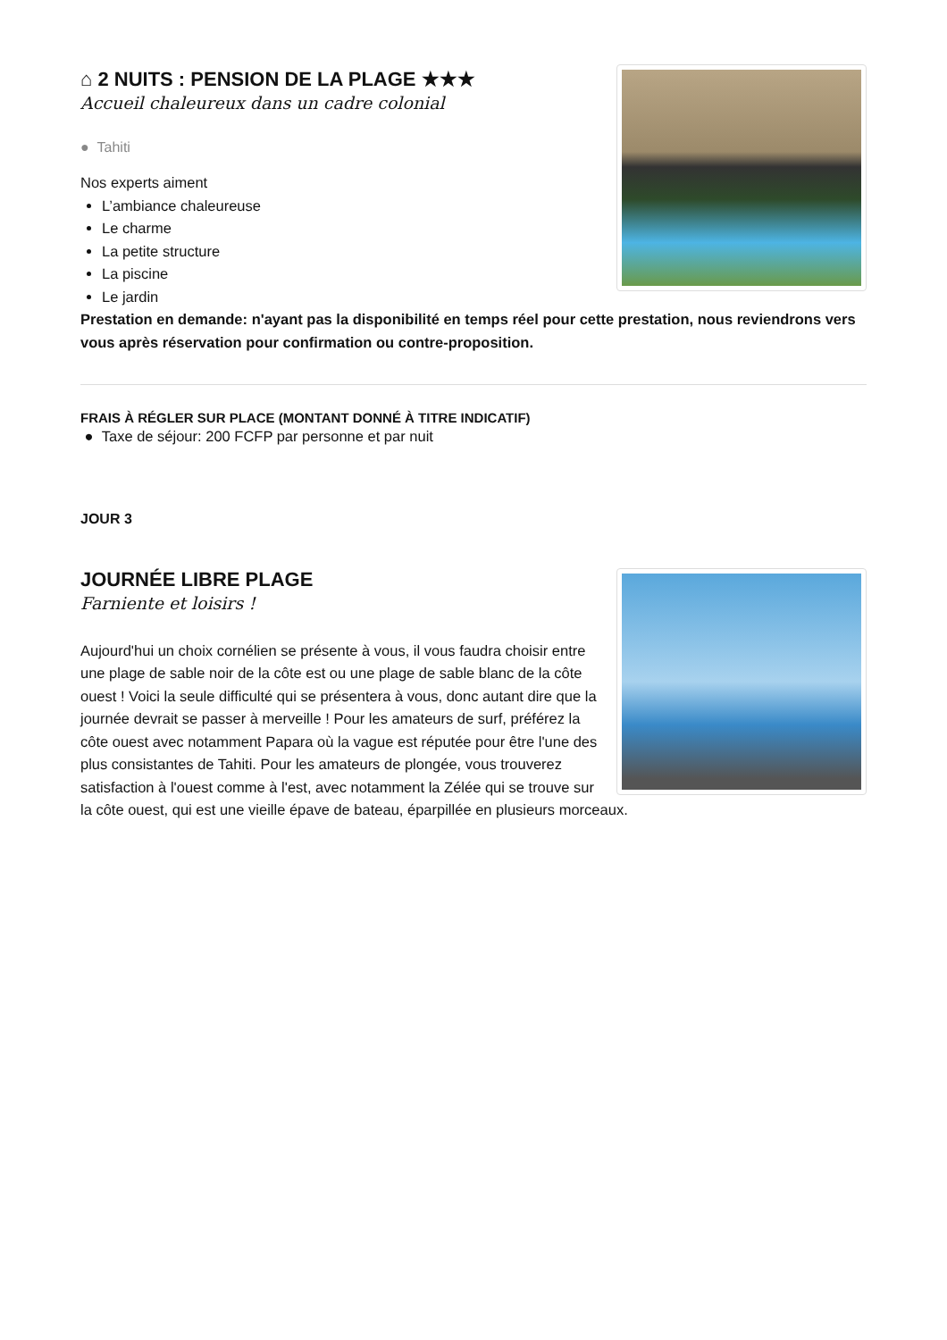⌂ 2 NUITS : PENSION DE LA PLAGE ★★★
Accueil chaleureux dans un cadre colonial
● Tahiti
Nos experts aiment
L’ambiance chaleureuse
Le charme
La petite structure
La piscine
Le jardin
Prestation en demande: n'ayant pas la disponibilité en temps réel pour cette prestation, nous reviendrons vers vous après réservation pour confirmation ou contre-proposition.
FRAIS À RÉGLER SUR PLACE (MONTANT DONNÉ À TITRE INDICATIF)
● Taxe de séjour: 200 FCFP par personne et par nuit
JOUR 3
JOURNÉE LIBRE PLAGE
Farniente et loisirs !
Aujourd'hui un choix cornélien se présente à vous, il vous faudra choisir entre une plage de sable noir de la côte est ou une plage de sable blanc de la côte ouest ! Voici la seule difficulté qui se présentera à vous, donc autant dire que la journée devrait se passer à merveille ! Pour les amateurs de surf, préférez la côte ouest avec notamment Papara où la vague est réputée pour être l'une des plus consistantes de Tahiti. Pour les amateurs de plongée, vous trouverez satisfaction à l'ouest comme à l'est, avec notamment la Zélée qui se trouve sur la côte ouest, qui est une vieille épave de bateau, éparpillée en plusieurs morceaux.